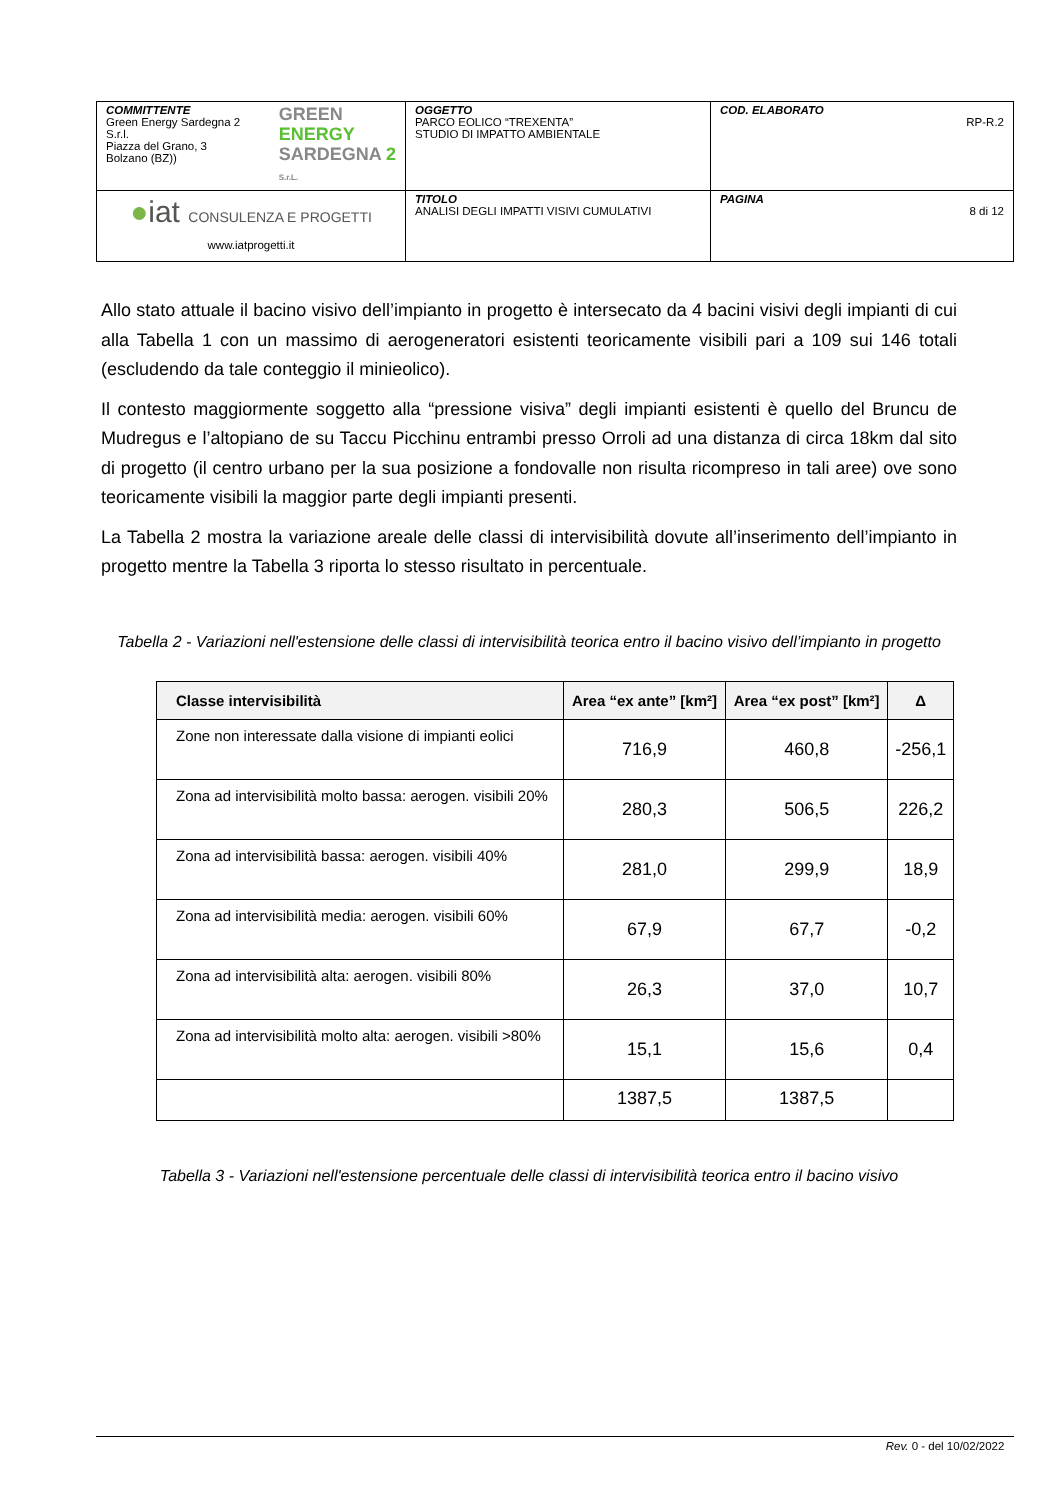| COMMITTENTE Green Energy Sardegna 2 S.r.l. Piazza del Grano, 3 Bolzano (BZ)) GREEN ENERGY SARDEGNA 2 S.r.L. | OGGETTO PARCO EOLICO “TREXENTA” STUDIO DI IMPATTO AMBIENTALE | COD. ELABORATO RP-R.2 |
| ● iat CONSULENZA E PROGETTI www.iatprogetti.it | TITOLO ANALISI DEGLI IMPATTI VISIVI CUMULATIVI | PAGINA 8 di 12 |
Allo stato attuale il bacino visivo dell’impianto in progetto è intersecato da 4 bacini visivi degli impianti di cui alla Tabella 1 con un massimo di aerogeneratori esistenti teoricamente visibili pari a 109 sui 146 totali (escludendo da tale conteggio il minieolico).
Il contesto maggiormente soggetto alla “pressione visiva” degli impianti esistenti è quello del Bruncu de Mudregus e l’altopiano de su Taccu Picchinu entrambi presso Orroli ad una distanza di circa 18km dal sito di progetto (il centro urbano per la sua posizione a fondovalle non risulta ricompreso in tali aree) ove sono teoricamente visibili la maggior parte degli impianti presenti.
La Tabella 2 mostra la variazione areale delle classi di intervisibilità dovute all’inserimento dell’impianto in progetto mentre la Tabella 3 riporta lo stesso risultato in percentuale.
Tabella 2 - Variazioni nell'estensione delle classi di intervisibilità teorica entro il bacino visivo dell’impianto in progetto
| Classe intervisibilità | Area “ex ante” [km²] | Area “ex post” [km²] | Δ |
| --- | --- | --- | --- |
| Zone non interessate dalla visione di impianti eolici | 716,9 | 460,8 | -256,1 |
| Zona ad intervisibilità molto bassa: aerogen. visibili 20% | 280,3 | 506,5 | 226,2 |
| Zona ad intervisibilità bassa: aerogen. visibili 40% | 281,0 | 299,9 | 18,9 |
| Zona ad intervisibilità media: aerogen. visibili 60% | 67,9 | 67,7 | -0,2 |
| Zona ad intervisibilità alta: aerogen. visibili 80% | 26,3 | 37,0 | 10,7 |
| Zona ad intervisibilità molto alta: aerogen. visibili >80% | 15,1 | 15,6 | 0,4 |
| | 1387,5 | 1387,5 | |
Tabella 3 - Variazioni nell'estensione percentuale delle classi di intervisibilità teorica entro il bacino visivo
Rev. 0 - del 10/02/2022